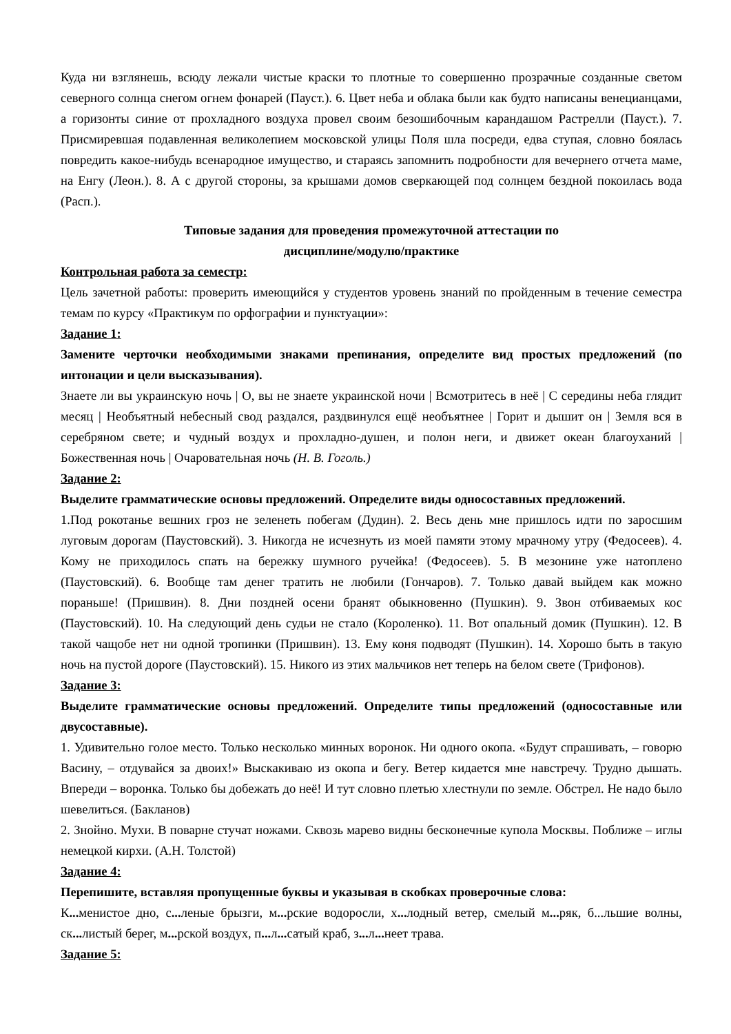Куда ни взглянешь, всюду лежали чистые краски то плотные то совершенно прозрачные созданные светом северного солнца снегом огнем фонарей (Пауст.). 6. Цвет неба и облака были как будто написаны венецианцами, а горизонты синие от прохладного воздуха провел своим безошибочным карандашом Растрелли (Пауст.). 7. Присмиревшая подавленная великолепием московской улицы Поля шла посреди, едва ступая, словно боялась повредить какое-нибудь всенародное имущество, и стараясь запомнить подробности для вечернего отчета маме, на Енгу (Леон.). 8. А с другой стороны, за крышами домов сверкающей под солнцем бездной покоилась вода (Расп.).
Типовые задания для проведения промежуточной аттестации по
дисциплине/модулю/практике
Контрольная работа за семестр:
Цель зачетной работы: проверить имеющийся у студентов уровень знаний по пройденным в течение семестра темам по курсу «Практикум по орфографии и пунктуации»:
Задание 1:
Замените черточки необходимыми знаками препинания, определите вид простых предложений (по интонации и цели высказывания).
Знаете ли вы украинскую ночь | О, вы не знаете украинской ночи | Всмотритесь в неё | С середины неба глядит месяц | Необъятный небесный свод раздался, раздвинулся ещё необъятнее | Горит и дышит он | Земля вся в серебряном свете; и чудный воздух и прохладно-душен, и полон неги, и движет океан благоуханий | Божественная ночь | Очаровательная ночь (Н. В. Гоголь.)
Задание 2:
Выделите грамматические основы предложений. Определите виды односоставных предложений.
1.Под рокотанье вешних гроз не зеленеть побегам (Дудин). 2. Весь день мне пришлось идти по заросшим луговым дорогам (Паустовский). 3. Никогда не исчезнуть из моей памяти этому мрачному утру (Федосеев). 4. Кому не приходилось спать на бережку шумного ручейка! (Федосеев). 5. В мезонине уже натоплено (Паустовский). 6. Вообще там денег тратить не любили (Гончаров). 7. Только давай выйдем как можно пораньше! (Пришвин). 8. Дни поздней осени бранят обыкновенно (Пушкин). 9. Звон отбиваемых кос (Паустовский). 10. На следующий день судьи не стало (Короленко). 11. Вот опальный домик (Пушкин). 12. В такой чащобе нет ни одной тропинки (Пришвин). 13. Ему коня подводят (Пушкин). 14. Хорошо быть в такую ночь на пустой дороге (Паустовский). 15. Никого из этих мальчиков нет теперь на белом свете (Трифонов).
Задание 3:
Выделите грамматические основы предложений. Определите типы предложений (односоставные или двусоставные).
1. Удивительно голое место. Только несколько минных воронок. Ни одного окопа. «Будут спрашивать, – говорю Васину, – отдувайся за двоих!» Выскакиваю из окопа и бегу. Ветер кидается мне навстречу. Трудно дышать. Впереди – воронка. Только бы добежать до неё! И тут словно плетью хлестнули по земле. Обстрел. Не надо было шевелиться. (Бакланов)
2. Знойно. Мухи. В поварне стучат ножами. Сквозь марево видны бесконечные купола Москвы. Поближе – иглы немецкой кирхи. (А.Н. Толстой)
Задание 4:
Перепишите, вставляя пропущенные буквы и указывая в скобках проверочные слова:
К... менистое дно, с... леные брызги, м... рские водоросли, х... лодный ветер, смелый м... ряк, б...льшие волны, ск... листый берег, м... рской воздух, п... л... сатый краб, з... л... неет трава.
Задание 5: